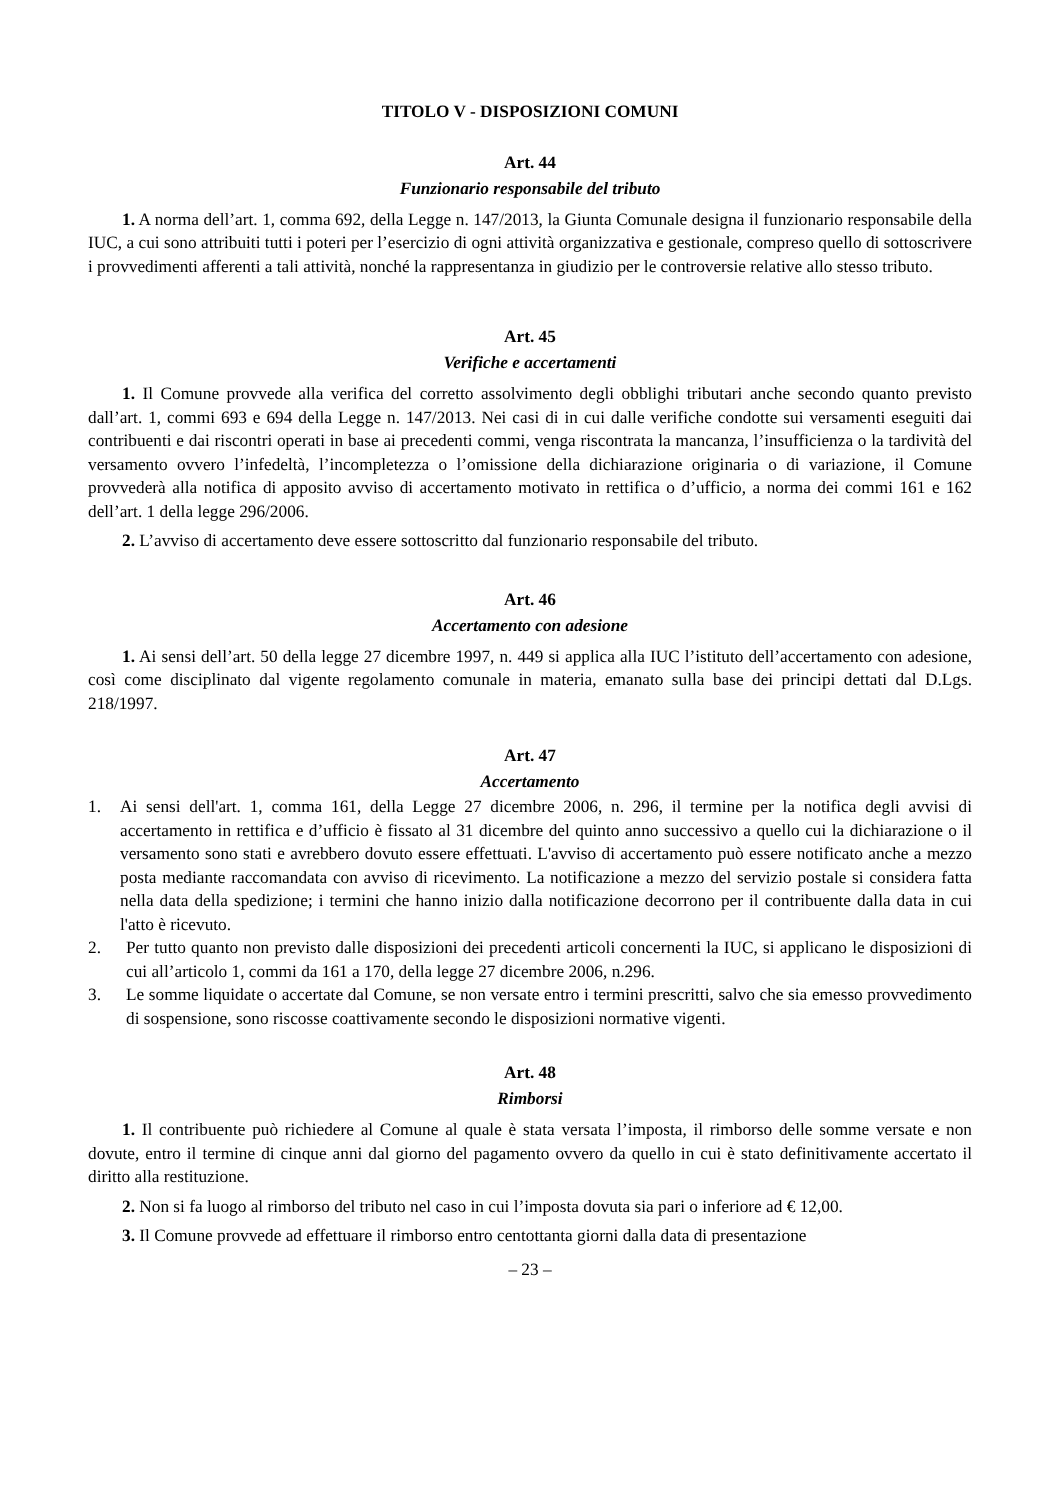TITOLO V - DISPOSIZIONI COMUNI
Art. 44
Funzionario responsabile del tributo
1. A norma dell’art. 1, comma 692, della Legge n. 147/2013, la Giunta Comunale designa il funzionario responsabile della IUC, a cui sono attribuiti tutti i poteri per l’esercizio di ogni attività organizzativa e gestionale, compreso quello di sottoscrivere i provvedimenti afferenti a tali attività, nonché la rappresentanza in giudizio per le controversie relative allo stesso tributo.
Art. 45
Verifiche e accertamenti
1. Il Comune provvede alla verifica del corretto assolvimento degli obblighi tributari anche secondo quanto previsto dall’art. 1, commi 693 e 694 della Legge n. 147/2013. Nei casi di in cui dalle verifiche condotte sui versamenti eseguiti dai contribuenti e dai riscontri operati in base ai precedenti commi, venga riscontrata la mancanza, l’insufficienza o la tardività del versamento ovvero l’infedeltà, l’incompletezza o l’omissione della dichiarazione originaria o di variazione, il Comune provvederà alla notifica di apposito avviso di accertamento motivato in rettifica o d’ufficio, a norma dei commi 161 e 162 dell’art. 1 della legge 296/2006.
2. L’avviso di accertamento deve essere sottoscritto dal funzionario responsabile del tributo.
Art. 46
Accertamento con adesione
1. Ai sensi dell’art. 50 della legge 27 dicembre 1997, n. 449 si applica alla IUC l’istituto dell’accertamento con adesione, così come disciplinato dal vigente regolamento comunale in materia, emanato sulla base dei principi dettati dal D.Lgs. 218/1997.
Art. 47
Accertamento
1. Ai sensi dell'art. 1, comma 161, della Legge 27 dicembre 2006, n. 296, il termine per la notifica degli avvisi di accertamento in rettifica e d’ufficio è fissato al 31 dicembre del quinto anno successivo a quello cui la dichiarazione o il versamento sono stati e avrebbero dovuto essere effettuati. L'avviso di accertamento può essere notificato anche a mezzo posta mediante raccomandata con avviso di ricevimento. La notificazione a mezzo del servizio postale si considera fatta nella data della spedizione; i termini che hanno inizio dalla notificazione decorrono per il contribuente dalla data in cui l'atto è ricevuto.
2. Per tutto quanto non previsto dalle disposizioni dei precedenti articoli concernenti la IUC, si applicano le disposizioni di cui all’articolo 1, commi da 161 a 170, della legge 27 dicembre 2006, n.296.
3. Le somme liquidate o accertate dal Comune, se non versate entro i termini prescritti, salvo che sia emesso provvedimento di sospensione, sono riscosse coattivamente secondo le disposizioni normative vigenti.
Art. 48
Rimborsi
1. Il contribuente può richiedere al Comune al quale è stata versata l’imposta, il rimborso delle somme versate e non dovute, entro il termine di cinque anni dal giorno del pagamento ovvero da quello in cui è stato definitivamente accertato il diritto alla restituzione.
2. Non si fa luogo al rimborso del tributo nel caso in cui l’imposta dovuta sia pari o inferiore ad € 12,00.
3. Il Comune provvede ad effettuare il rimborso entro centottanta giorni dalla data di presentazione
– 23 –